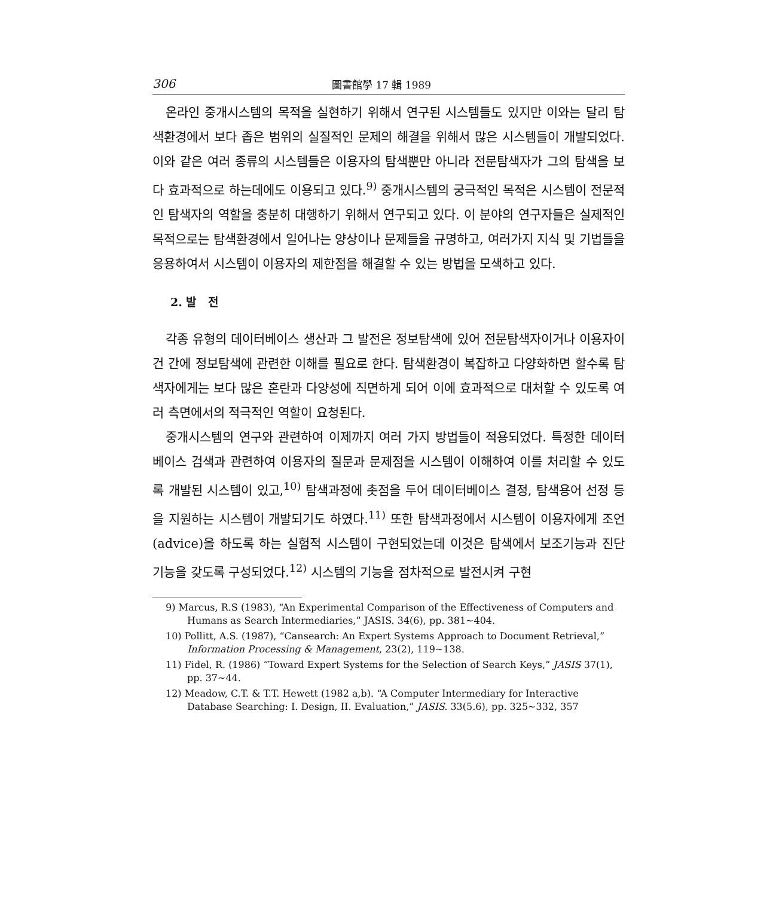306 圖書館學 17 輯 1989
온라인 중개시스템의 목적을 실현하기 위해서 연구된 시스템들도 있지만 이와는 달리 탐색환경에서 보다 좁은 범위의 실질적인 문제의 해결을 위해서 많은 시스템들이 개발되었다. 이와 같은 여러 종류의 시스템들은 이용자의 탐색뿐만 아니라 전문탐색자가 그의 탐색을 보다 효과적으로 하는데에도 이용되고 있다.<sup>9)</sup> 중개시스템의 궁극적인 목적은 시스템이 전문적인 탐색자의 역할을 충분히 대행하기 위해서 연구되고 있다. 이 분야의 연구자들은 실제적인 목적으로는 탐색환경에서 일어나는 양상이나 문제들을 규명하고, 여러가지 지식 및 기법들을 응용하여서 시스템이 이용자의 제한점을 해결할 수 있는 방법을 모색하고 있다.
2. 발 전
각종 유형의 데이터베이스 생산과 그 발전은 정보탐색에 있어 전문탐색자이거나 이용자이건 간에 정보탐색에 관련한 이해를 필요로 한다. 탐색환경이 복잡하고 다양화하면 할수록 탐색자에게는 보다 많은 혼란과 다양성에 직면하게 되어 이에 효과적으로 대처할 수 있도록 여러 측면에서의 적극적인 역할이 요청된다.
중개시스템의 연구와 관련하여 이제까지 여러 가지 방법들이 적용되었다. 특정한 데이터베이스 검색과 관련하여 이용자의 질문과 문제점을 시스템이 이해하여 이를 처리할 수 있도록 개발된 시스템이 있고,<sup>10)</sup> 탐색과정에 촛점을 두어 데이터베이스 결정, 탐색용어 선정 등을 지원하는 시스템이 개발되기도 하였다.<sup>11)</sup> 또한 탐색과정에서 시스템이 이용자에게 조언(advice)을 하도록 하는 실험적 시스템이 구현되었는데 이것은 탐색에서 보조기능과 진단기능을 갖도록 구성되었다.<sup>12)</sup> 시스템의 기능을 점차적으로 발전시켜 구현
9) Marcus, R.S (1983), “An Experimental Comparison of the Effectiveness of Computers and Humans as Search Intermediaries,” JASIS. 34(6), pp. 381~404.
10) Pollitt, A.S. (1987), “Cansearch: An Expert Systems Approach to Document Retrieval,” Information Processing & Management, 23(2), 119~138.
11) Fidel, R. (1986) “Toward Expert Systems for the Selection of Search Keys,” JASIS 37(1), pp. 37~44.
12) Meadow, C.T. & T.T. Hewett (1982 a,b). “A Computer Intermediary for Interactive Database Searching: I. Design, II. Evaluation,” JASIS. 33(5.6), pp. 325~332, 357